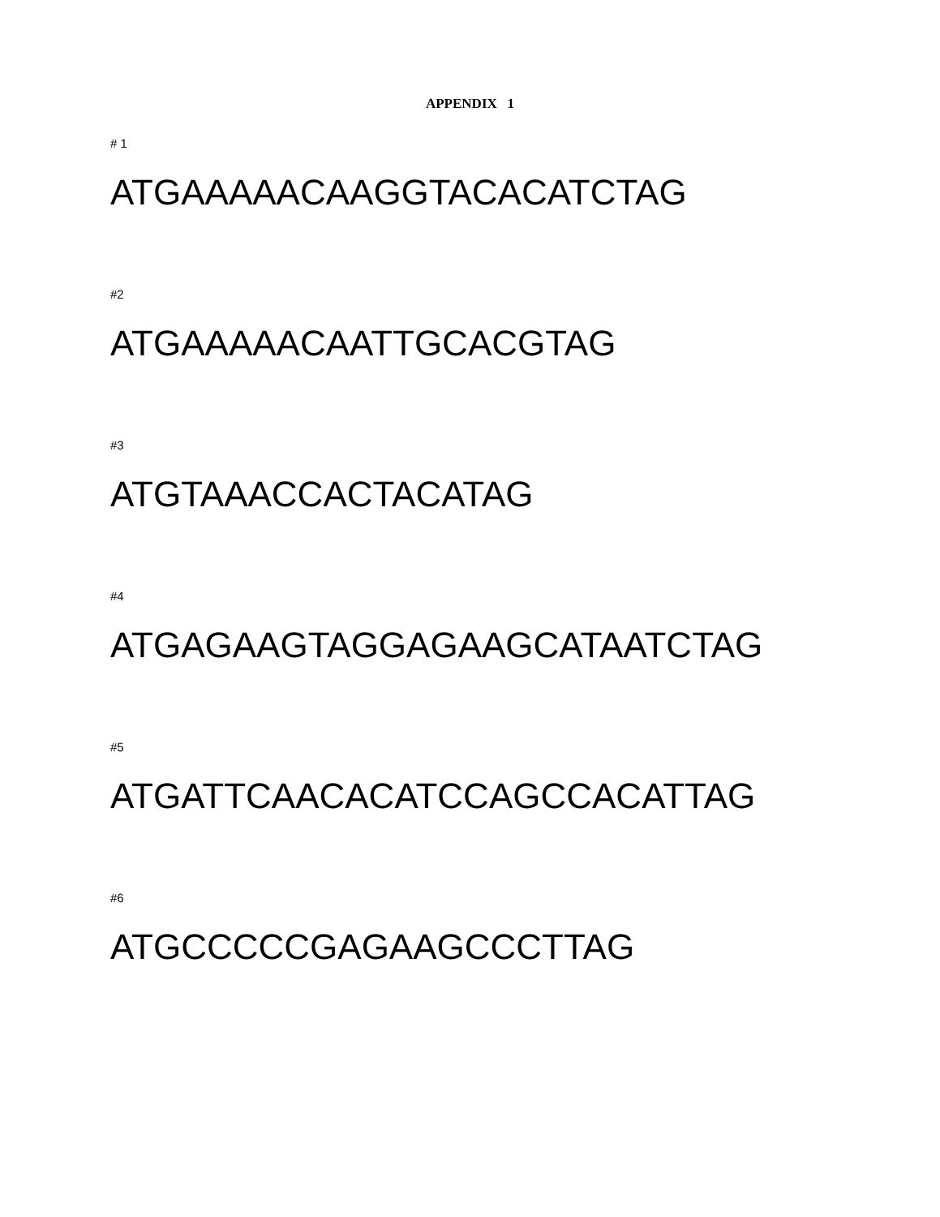APPENDIX 1
# 1
ATGAAAAACAAGGTACACATCTAG
#2
ATGAAAAACAATTGCACGTAG
#3
ATGTAAACCACTACATAG
#4
ATGAGAAGTAGGAGAAGCATAATCTAG
#5
ATGATTCAACACATCCAGCCACATTAG
#6
ATGCCCCCGAGAAGCCCTTAG